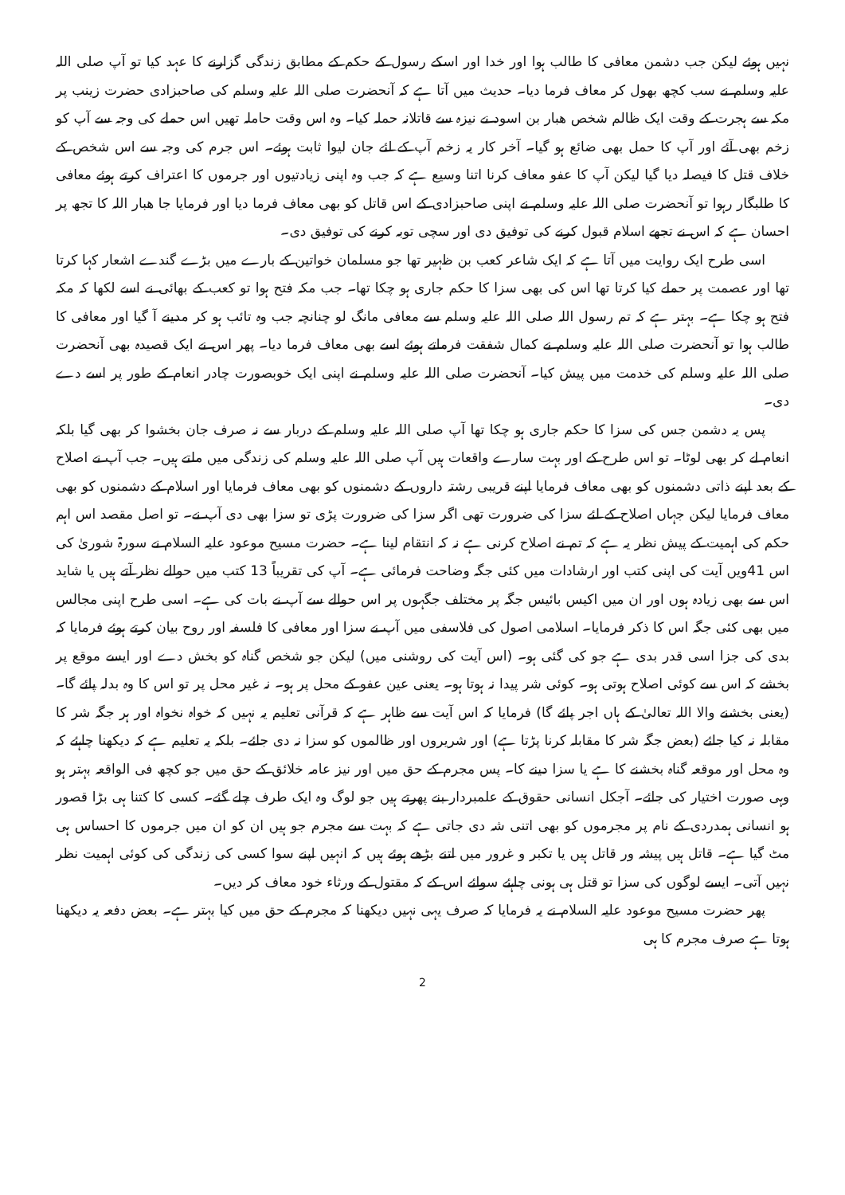نہیں ہوئے لیکن جب دشمن معافی کا طالب ہوا اور خدا اور اسکے رسول کے حکم کے مطابق زندگی گزارنے کا عہد کیا تو آپ صلی اللہ علیہ وسلم نے سب کچھ بھول کر معاف فرما دیا۔ حدیث میں آتا ہے کہ آنحضرت صلی اللہ علیہ وسلم کی صاحبزادی حضرت زینب پر مکہ سے ہجرت کے وقت ایک ظالم شخص ھبار بن اسود نے نیزہ سے قاتلانہ حملہ کیا۔ وہ اس وقت حاملہ تھیں اس حملے کی وجہ سے آپ کو زخم بھی آئے اور آپ کا حمل بھی ضائع ہو گیا۔ آخر کار یہ زخم آپ کے لئے جان لیوا ثابت ہوئے۔ اس جرم کی وجہ سے اس شخص کے خلاف قتل کا فیصلہ دیا گیا لیکن آپ کا عفو معاف کرنا اتنا وسیع ہے کہ جب وہ اپنی زیادتیوں اور جرموں کا اعتراف کرتے ہوئے معافی کا طلبگار رہوا تو آنحضرت صلی اللہ علیہ وسلم نے اپنی صاحبزادی کے اس قاتل کو بھی معاف فرما دیا اور فرمایا جا ھبار اللہ کا تجھ پر احسان ہے کہ اس نے تجھے اسلام قبول کرنے کی توفیق دی اور سچی توبہ کرنے کی توفیق دی۔
اسی طرح ایک روایت میں آتا ہے کہ ایک شاعر کعب بن ظہیر تھا جو مسلمان خواتین کے بارے میں بڑے گندے اشعار کہا کرتا تھا اور عصمت پر حملے کیا کرتا تھا اس کی بھی سزا کا حکم جاری ہو چکا تھا۔ جب مکہ فتح ہوا تو کعب کے بھائی نے اسے لکھا کہ مکہ فتح ہو چکا ہے۔ بہتر ہے کہ تم رسول اللہ صلی اللہ علیہ وسلم سے معافی مانگ لو چنانچہ جب وہ تائب ہو کر مدینے آ گیا اور معافی کا طالب ہوا تو آنحضرت صلی اللہ علیہ وسلم نے کمال شفقت فرماتے ہوئے اسے بھی معاف فرما دیا۔ پھر اس نے ایک قصیدہ بھی آنحضرت صلی اللہ علیہ وسلم کی خدمت میں پیش کیا۔ آنحضرت صلی اللہ علیہ وسلم نے اپنی ایک خوبصورت چادر انعام کے طور پر اسے دے دی۔
پس یہ دشمن جس کی سزا کا حکم جاری ہو چکا تھا آپ صلی اللہ علیہ وسلم کے دربار سے نہ صرف جان بخشوا کر بھی گیا بلکہ انعام لے کر بھی لوٹا۔ تو اس طرح کے اور بہت سارے واقعات ہیں آپ صلی اللہ علیہ وسلم کی زندگی میں ملتے ہیں۔ جب آپ نے اصلاح کے بعد اپنے ذاتی دشمنوں کو بھی معاف فرمایا اپنے قریبی رشتہ داروں کے دشمنوں کو بھی معاف فرمایا اور اسلام کے دشمنوں کو بھی معاف فرمایا لیکن جہاں اصلاح کے لئے سزا کی ضرورت تھی اگر سزا کی ضرورت پڑی تو سزا بھی دی آپ نے۔ تو اصل مقصد اس اہم حکم کی اہمیت کے پیش نظر یہ ہے کہ تم نے اصلاح کرنی ہے نہ کہ انتقام لینا ہے۔ حضرت مسیح موعود علیہ السلام نے سورۃ شوریٰ کی اس 41ویں آیت کی اپنی کتب اور ارشادات میں کئی جگہ وضاحت فرمائی ہے۔ آپ کی تقریباً 13 کتب میں حوالے نظر آتے ہیں یا شاید اس سے بھی زیادہ ہوں اور ان میں اکیس بائیس جگہ پر مختلف جگہوں پر اس حوالے سے آپ نے بات کی ہے۔ اسی طرح اپنی مجالس میں بھی کئی جگہ اس کا ذکر فرمایا۔ اسلامی اصول کی فلاسفی میں آپ نے سزا اور معافی کا فلسفہ اور روح بیان کرتے ہوئے فرمایا کہ بدی کی جزا اسی قدر بدی ہے جو کی گئی ہو۔ (اس آیت کی روشنی میں) لیکن جو شخص گناہ کو بخش دے اور ایسے موقع پر بخشے کہ اس سے کوئی اصلاح ہوتی ہو۔ کوئی شر پیدا نہ ہوتا ہو۔ یعنی عین عفو کے محل پر ہو۔ نہ غیر محل پر تو اس کا وہ بدلہ پائے گا۔ (یعنی بخشنے والا اللہ تعالیٰ کے ہاں اجر پائے گا) فرمایا کہ اس آیت سے ظاہر ہے کہ قرآنی تعلیم یہ نہیں کہ خواہ نخواہ اور ہر جگہ شر کا مقابلہ نہ کیا جائے (بعض جگہ شر کا مقابلہ کرنا پڑتا ہے) اور شریروں اور ظالموں کو سزا نہ دی جائے۔ بلکہ یہ تعلیم ہے کہ دیکھنا چاہئے کہ وہ محل اور موقعہ گناہ بخشنے کا ہے یا سزا دینے کا۔ پس مجرم کے حق میں اور نیز عامہ خلائق کے حق میں جو کچھ فی الواقعہ بہتر ہو وہی صورت اختیار کی جائے۔ آجکل انسانی حقوق کے علمبردار بنے پھرتے ہیں جو لوگ وہ ایک طرف چلے گئے۔ کسی کا کتنا ہی بڑا قصور ہو انسانی ہمدردی کے نام پر مجرموں کو بھی اتنی شہ دی جاتی ہے کہ بہت سے مجرم جو ہیں ان کو ان میں جرموں کا احساس ہی مٹ گیا ہے۔ قاتل ہیں پیشہ ور قاتل ہیں یا تکبر و غرور میں اتنے بڑھے ہوئے ہیں کہ انہیں اپنے سوا کسی کی زندگی کی کوئی اہمیت نظر نہیں آتی۔ ایسے لوگوں کی سزا تو قتل ہی ہونی چاہئے سوائے اس کے کہ مقتول کے ورثاء خود معاف کر دیں۔
پھر حضرت مسیح موعود علیہ السلام نے یہ فرمایا کہ صرف یہی نہیں دیکھنا کہ مجرم کے حق میں کیا بہتر ہے۔ بعض دفعہ یہ دیکھنا ہوتا ہے صرف مجرم کا ہی
2